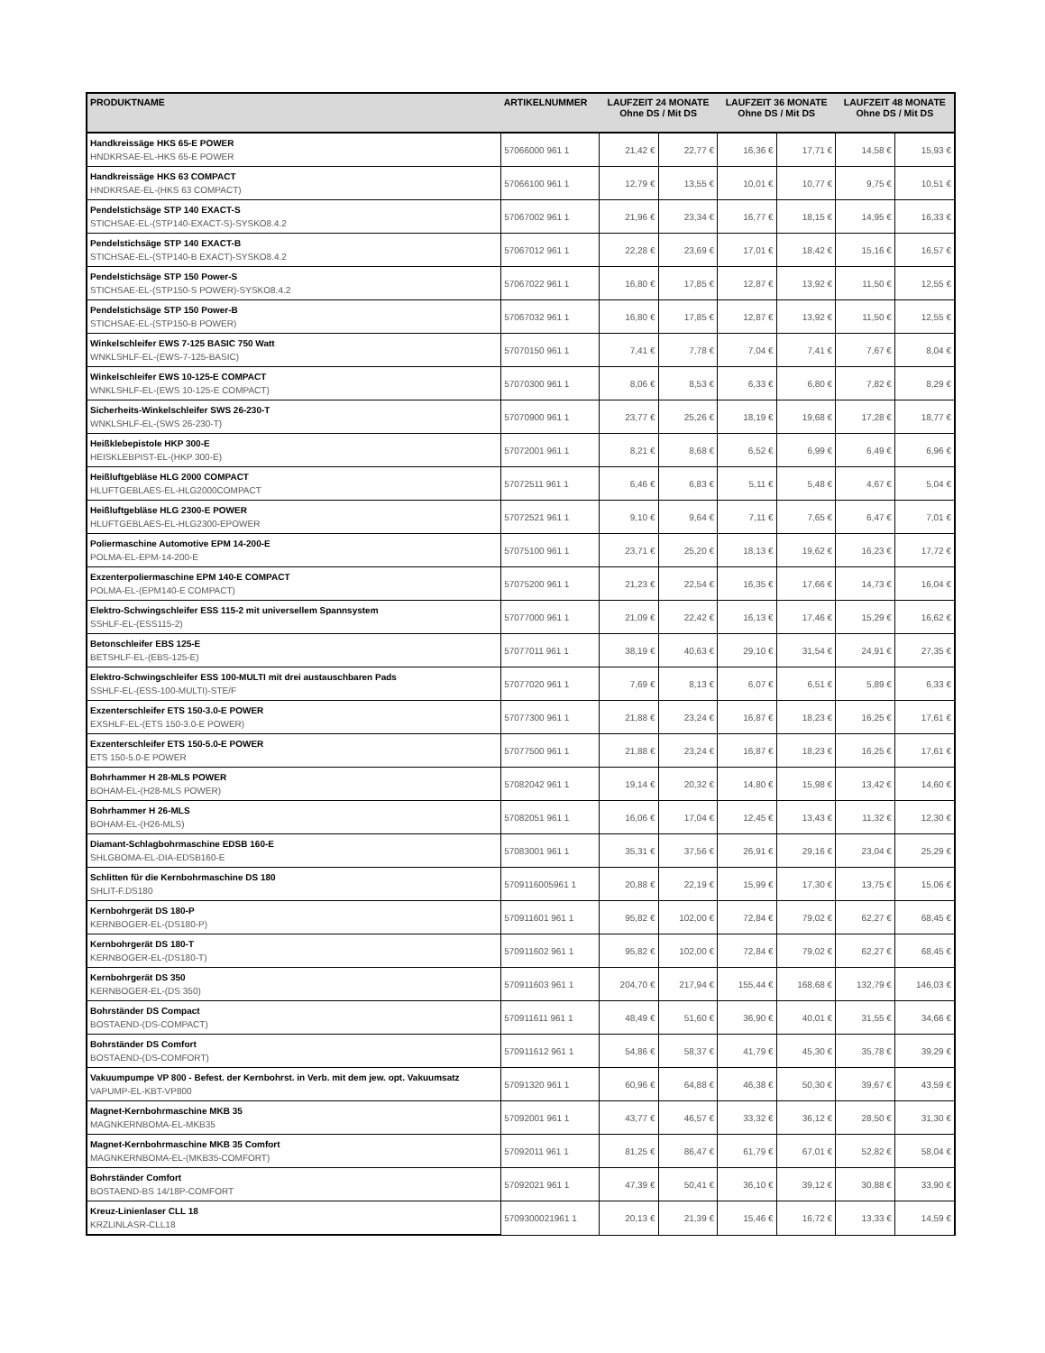| PRODUKTNAME | ARTIKELNUMMER | LAUFZEIT 24 MONATE Ohne DS / Mit DS | | LAUFZEIT 36 MONATE Ohne DS / Mit DS | | LAUFZEIT 48 MONATE Ohne DS / Mit DS | |
| --- | --- | --- | --- | --- | --- | --- | --- |
| Handkreissäge HKS 65-E POWER HNDKRSAE-EL-HKS 65-E POWER | 57066000 961 1 | 21,42 € | 22,77 € | 16,36 € | 17,71 € | 14,58 € | 15,93 € |
| Handkreissäge HKS 63 COMPACT HNDKRSAE-EL-(HKS 63 COMPACT) | 57066100 961 1 | 12,79 € | 13,55 € | 10,01 € | 10,77 € | 9,75 € | 10,51 € |
| Pendelstichsäge STP 140 EXACT-S STICHSAE-EL-(STP140-EXACT-S)-SYSKO8.4.2 | 57067002 961 1 | 21,96 € | 23,34 € | 16,77 € | 18,15 € | 14,95 € | 16,33 € |
| Pendelstichsäge STP 140 EXACT-B STICHSAE-EL-(STP140-B EXACT)-SYSKO8.4.2 | 57067012 961 1 | 22,28 € | 23,69 € | 17,01 € | 18,42 € | 15,16 € | 16,57 € |
| Pendelstichsäge STP 150 Power-S STICHSAE-EL-(STP150-S POWER)-SYSKO8.4.2 | 57067022 961 1 | 16,80 € | 17,85 € | 12,87 € | 13,92 € | 11,50 € | 12,55 € |
| Pendelstichsäge STP 150 Power-B STICHSAE-EL-(STP150-B POWER) | 57067032 961 1 | 16,80 € | 17,85 € | 12,87 € | 13,92 € | 11,50 € | 12,55 € |
| Winkelschleifer EWS 7-125 BASIC 750 Watt WNKLSHLF-EL-(EWS-7-125-BASIC) | 57070150 961 1 | 7,41 € | 7,78 € | 7,04 € | 7,41 € | 7,67 € | 8,04 € |
| Winkelschleifer EWS 10-125-E COMPACT WNKLSHLF-EL-(EWS 10-125-E COMPACT) | 57070300 961 1 | 8,06 € | 8,53 € | 6,33 € | 6,80 € | 7,82 € | 8,29 € |
| Sicherheits-Winkelschleifer SWS 26-230-T WNKLSHLF-EL-(SWS 26-230-T) | 57070900 961 1 | 23,77 € | 25,26 € | 18,19 € | 19,68 € | 17,28 € | 18,77 € |
| Heißklebepistole HKP 300-E HEISKLEBPIST-EL-(HKP 300-E) | 57072001 961 1 | 8,21 € | 8,68 € | 6,52 € | 6,99 € | 6,49 € | 6,96 € |
| Heißluftgebläse HLG 2000 COMPACT HLUFTGEBLAES-EL-HLG2000COMPACT | 57072511 961 1 | 6,46 € | 6,83 € | 5,11 € | 5,48 € | 4,67 € | 5,04 € |
| Heißluftgebläse HLG 2300-E POWER HLUFTGEBLAES-EL-HLG2300-EPOWER | 57072521 961 1 | 9,10 € | 9,64 € | 7,11 € | 7,65 € | 6,47 € | 7,01 € |
| Poliermaschine Automotive EPM 14-200-E POLMA-EL-EPM-14-200-E | 57075100 961 1 | 23,71 € | 25,20 € | 18,13 € | 19,62 € | 16,23 € | 17,72 € |
| Exzenterpoliermaschine EPM 140-E COMPACT POLMA-EL-(EPM140-E COMPACT) | 57075200 961 1 | 21,23 € | 22,54 € | 16,35 € | 17,66 € | 14,73 € | 16,04 € |
| Elektro-Schwingschleifer ESS 115-2 mit universellem Spannsystem SSHLF-EL-(ESS115-2) | 57077000 961 1 | 21,09 € | 22,42 € | 16,13 € | 17,46 € | 15,29 € | 16,62 € |
| Betonschleifer EBS 125-E BETSHLF-EL-(EBS-125-E) | 57077011 961 1 | 38,19 € | 40,63 € | 29,10 € | 31,54 € | 24,91 € | 27,35 € |
| Elektro-Schwingschleifer ESS 100-MULTI mit drei austauschbaren Pads SSHLF-EL-(ESS-100-MULTI)-STE/F | 57077020 961 1 | 7,69 € | 8,13 € | 6,07 € | 6,51 € | 5,89 € | 6,33 € |
| Exzenterschleifer ETS 150-3.0-E POWER EXSHLF-EL-(ETS 150-3.0-E POWER) | 57077300 961 1 | 21,88 € | 23,24 € | 16,87 € | 18,23 € | 16,25 € | 17,61 € |
| Exzenterschleifer ETS 150-5.0-E POWER ETS 150-5.0-E POWER | 57077500 961 1 | 21,88 € | 23,24 € | 16,87 € | 18,23 € | 16,25 € | 17,61 € |
| Bohrhammer H 28-MLS POWER BOHAM-EL-(H28-MLS POWER) | 57082042 961 1 | 19,14 € | 20,32 € | 14,80 € | 15,98 € | 13,42 € | 14,60 € |
| Bohrhammer H 26-MLS BOHAM-EL-(H26-MLS) | 57082051 961 1 | 16,06 € | 17,04 € | 12,45 € | 13,43 € | 11,32 € | 12,30 € |
| Diamant-Schlagbohrmaschine EDSB 160-E SHLGBOMA-EL-DIA-EDSB160-E | 57083001 961 1 | 35,31 € | 37,56 € | 26,91 € | 29,16 € | 23,04 € | 25,29 € |
| Schlitten für die Kernbohrmaschine DS 180 SHLIT-F.DS180 | 5709116005961 1 | 20,88 € | 22,19 € | 15,99 € | 17,30 € | 13,75 € | 15,06 € |
| Kernbohrgerät DS 180-P KERNBOGER-EL-(DS180-P) | 570911601 961 1 | 95,82 € | 102,00 € | 72,84 € | 79,02 € | 62,27 € | 68,45 € |
| Kernbohrgerät DS 180-T KERNBOGER-EL-(DS180-T) | 570911602 961 1 | 95,82 € | 102,00 € | 72,84 € | 79,02 € | 62,27 € | 68,45 € |
| Kernbohrgerät DS 350 KERNBOGER-EL-(DS 350) | 570911603 961 1 | 204,70 € | 217,94 € | 155,44 € | 168,68 € | 132,79 € | 146,03 € |
| Bohrständer DS Compact BOSTAEND-(DS-COMPACT) | 570911611 961 1 | 48,49 € | 51,60 € | 36,90 € | 40,01 € | 31,55 € | 34,66 € |
| Bohrständer DS Comfort BOSTAEND-(DS-COMFORT) | 570911612 961 1 | 54,86 € | 58,37 € | 41,79 € | 45,30 € | 35,78 € | 39,29 € |
| Vakuumpumpe VP 800 - Befest. der Kernbohrst. in Verb. mit dem jew. opt. Vakuumsatz VAPUMP-EL-KBT-VP800 | 57091320 961 1 | 60,96 € | 64,88 € | 46,38 € | 50,30 € | 39,67 € | 43,59 € |
| Magnet-Kernbohrmaschine MKB 35 MAGNKERNBOMA-EL-MKB35 | 57092001 961 1 | 43,77 € | 46,57 € | 33,32 € | 36,12 € | 28,50 € | 31,30 € |
| Magnet-Kernbohrmaschine MKB 35 Comfort MAGNKERNBOMA-EL-(MKB35-COMFORT) | 57092011 961 1 | 81,25 € | 86,47 € | 61,79 € | 67,01 € | 52,82 € | 58,04 € |
| Bohrständer Comfort BOSTAEND-BS 14/18P-COMFORT | 57092021 961 1 | 47,39 € | 50,41 € | 36,10 € | 39,12 € | 30,88 € | 33,90 € |
| Kreuz-Linienlaser CLL 18 KRZLINLASR-CLL18 | 5709300021961 1 | 20,13 € | 21,39 € | 15,46 € | 16,72 € | 13,33 € | 14,59 € |